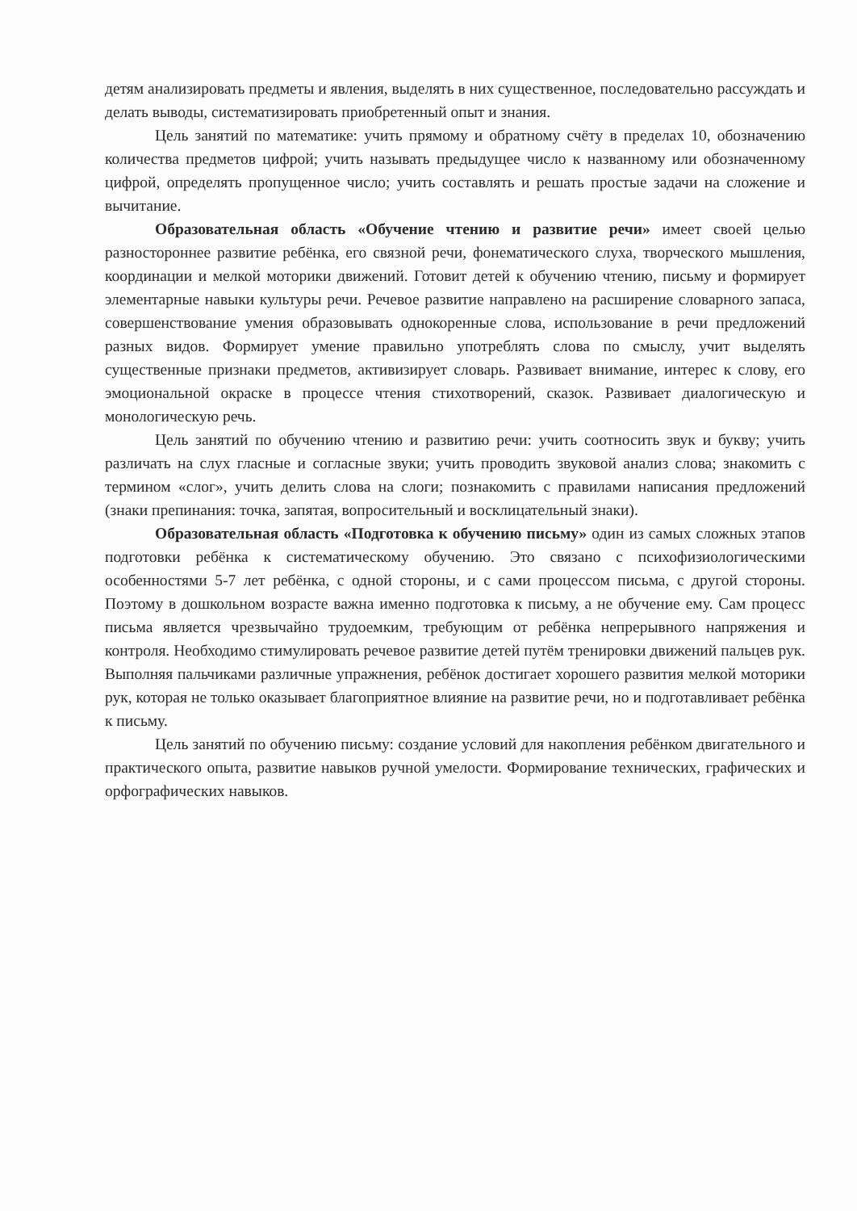детям анализировать предметы и явления, выделять в них существенное, последовательно рассуждать и делать выводы, систематизировать приобретенный опыт и знания.
Цель занятий по математике: учить прямому и обратному счёту в пределах 10, обозначению количества предметов цифрой; учить называть предыдущее число к названному или обозначенному цифрой, определять пропущенное число; учить составлять и решать простые задачи на сложение и вычитание.
Образовательная область «Обучение чтению и развитие речи» имеет своей целью разностороннее развитие ребёнка, его связной речи, фонематического слуха, творческого мышления, координации и мелкой моторики движений. Готовит детей к обучению чтению, письму и формирует элементарные навыки культуры речи. Речевое развитие направлено на расширение словарного запаса, совершенствование умения образовывать однокоренные слова, использование в речи предложений разных видов. Формирует умение правильно употреблять слова по смыслу, учит выделять существенные признаки предметов, активизирует словарь. Развивает внимание, интерес к слову, его эмоциональной окраске в процессе чтения стихотворений, сказок. Развивает диалогическую и монологическую речь.
Цель занятий по обучению чтению и развитию речи: учить соотносить звук и букву; учить различать на слух гласные и согласные звуки; учить проводить звуковой анализ слова; знакомить с термином «слог», учить делить слова на слоги; познакомить с правилами написания предложений (знаки препинания: точка, запятая, вопросительный и восклицательный знаки).
Образовательная область «Подготовка к обучению письму» один из самых сложных этапов подготовки ребёнка к систематическому обучению. Это связано с психофизиологическими особенностями 5-7 лет ребёнка, с одной стороны, и с сами процессом письма, с другой стороны. Поэтому в дошкольном возрасте важна именно подготовка к письму, а не обучение ему. Сам процесс письма является чрезвычайно трудоемким, требующим от ребёнка непрерывного напряжения и контроля. Необходимо стимулировать речевое развитие детей путём тренировки движений пальцев рук. Выполняя пальчиками различные упражнения, ребёнок достигает хорошего развития мелкой моторики рук, которая не только оказывает благоприятное влияние на развитие речи, но и подготавливает ребёнка к письму.
Цель занятий по обучению письму: создание условий для накопления ребёнком двигательного и практического опыта, развитие навыков ручной умелости. Формирование технических, графических и орфографических навыков.